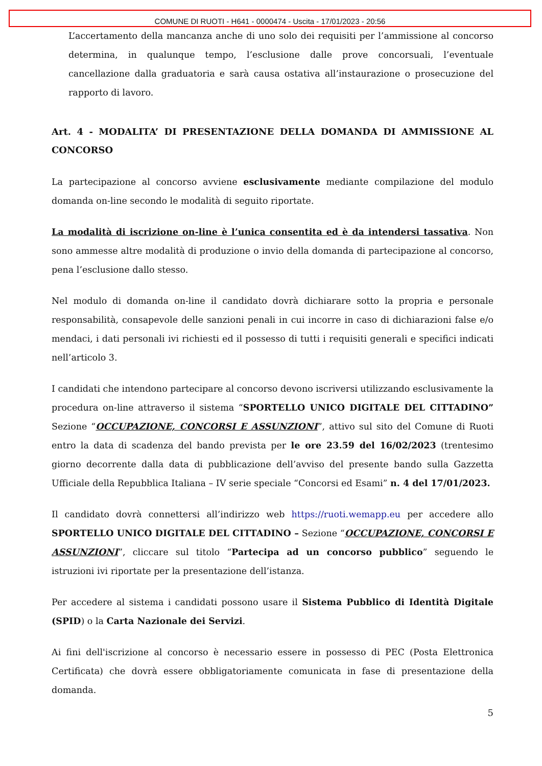COMUNE DI RUOTI - H641 - 0000474 - Uscita - 17/01/2023 - 20:56
L’accertamento della mancanza anche di uno solo dei requisiti per l’ammissione al concorso determina, in qualunque tempo, l’esclusione dalle prove concorsuali, l’eventuale cancellazione dalla graduatoria e sarà causa ostativa all’instaurazione o prosecuzione del rapporto di lavoro.
Art. 4 - MODALITA’ DI PRESENTAZIONE DELLA DOMANDA DI AMMISSIONE AL CONCORSO
La partecipazione al concorso avviene esclusivamente mediante compilazione del modulo domanda on-line secondo le modalità di seguito riportate.
La modalità di iscrizione on-line è l’unica consentita ed è da intendersi tassativa. Non sono ammesse altre modalità di produzione o invio della domanda di partecipazione al concorso, pena l’esclusione dallo stesso.
Nel modulo di domanda on-line il candidato dovrà dichiarare sotto la propria e personale responsabilità, consapevole delle sanzioni penali in cui incorre in caso di dichiarazioni false e/o mendaci, i dati personali ivi richiesti ed il possesso di tutti i requisiti generali e specifici indicati nell’articolo 3.
I candidati che intendono partecipare al concorso devono iscriversi utilizzando esclusivamente la procedura on-line attraverso il sistema “SPORTELLO UNICO DIGITALE DEL CITTADINO” Sezione “OCCUPAZIONE, CONCORSI E ASSUNZIONI”, attivo sul sito del Comune di Ruoti entro la data di scadenza del bando prevista per le ore 23.59 del 16/02/2023 (trentesimo giorno decorrente dalla data di pubblicazione dell’avviso del presente bando sulla Gazzetta Ufficiale della Repubblica Italiana – IV serie speciale “Concorsi ed Esami” n. 4 del 17/01/2023.
Il candidato dovrà connettersi all’indirizzo web https://ruoti.wemapp.eu per accedere allo SPORTELLO UNICO DIGITALE DEL CITTADINO – Sezione “OCCUPAZIONE, CONCORSI E ASSUNZIONI”, cliccare sul titolo “Partecipa ad un concorso pubblico” seguendo le istruzioni ivi riportate per la presentazione dell’istanza.
Per accedere al sistema i candidati possono usare il Sistema Pubblico di Identità Digitale (SPID) o la Carta Nazionale dei Servizi.
Ai fini dell'iscrizione al concorso è necessario essere in possesso di PEC (Posta Elettronica Certificata) che dovrà essere obbligatoriamente comunicata in fase di presentazione della domanda.
5